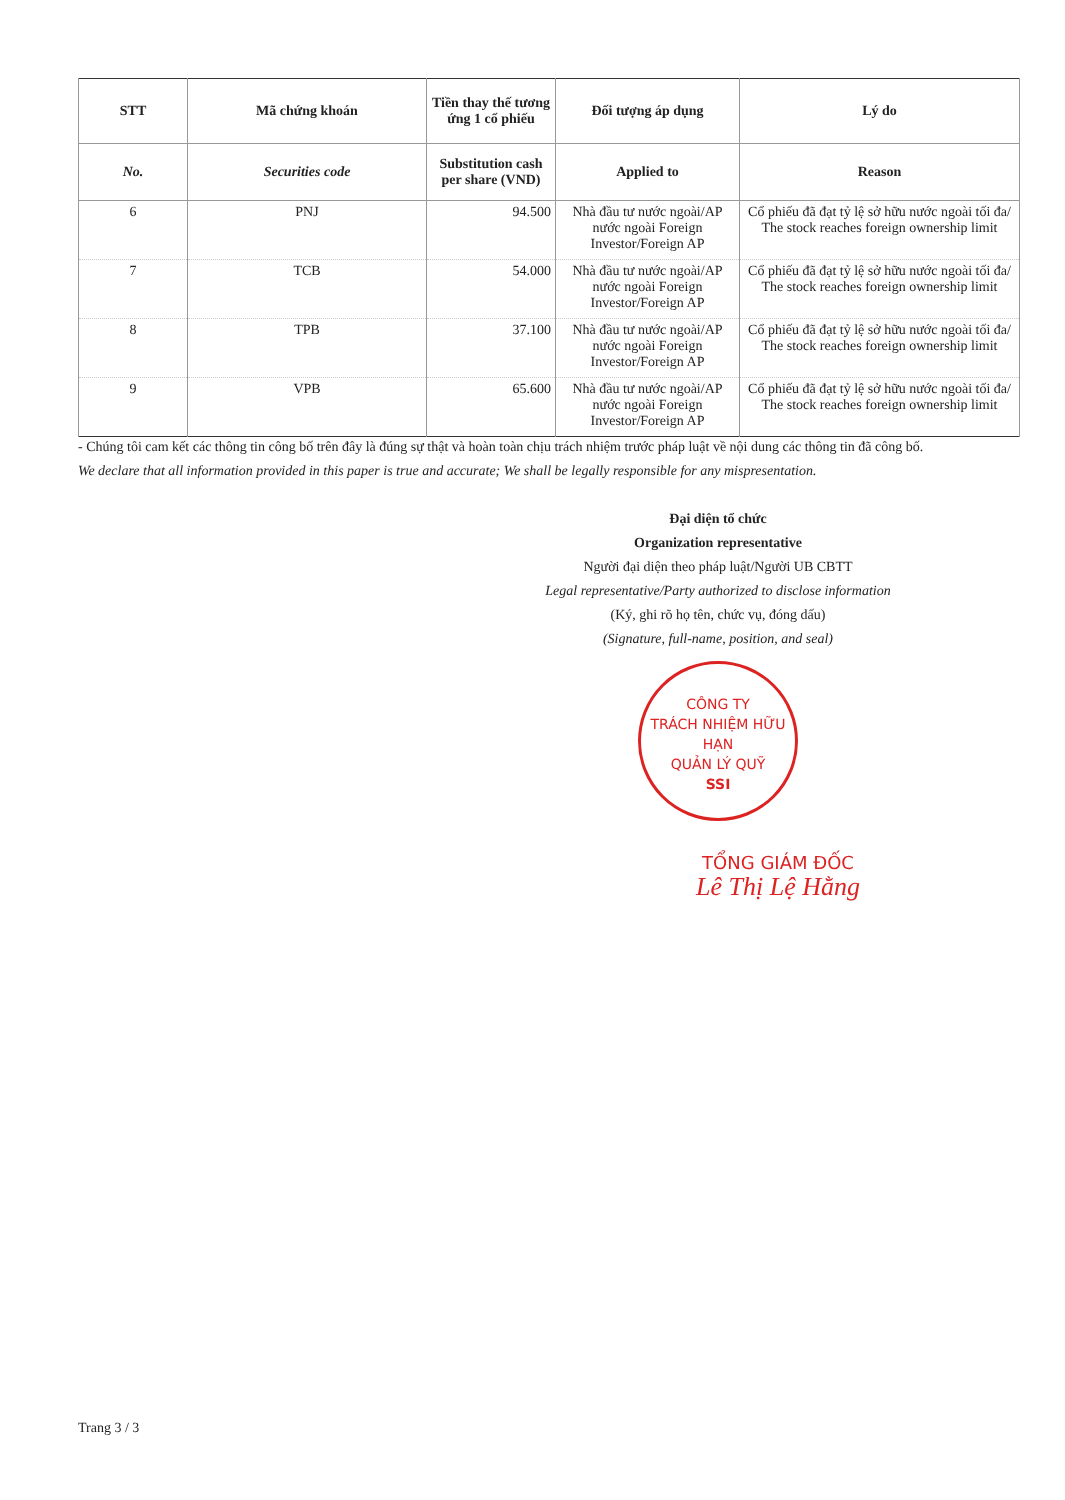| STT | Mã chứng khoán | Tiền thay thế tương ứng 1 cổ phiếu | Đối tượng áp dụng | Lý do |
| --- | --- | --- | --- | --- |
| No. | Securities code | Substitution cash per share (VND) | Applied to | Reason |
| 6 | PNJ | 94.500 | Nhà đầu tư nước ngoài/AP nước ngoài Foreign Investor/Foreign AP | Cổ phiếu đã đạt tỷ lệ sở hữu nước ngoài tối đa/ The stock reaches foreign ownership limit |
| 7 | TCB | 54.000 | Nhà đầu tư nước ngoài/AP nước ngoài Foreign Investor/Foreign AP | Cổ phiếu đã đạt tỷ lệ sở hữu nước ngoài tối đa/ The stock reaches foreign ownership limit |
| 8 | TPB | 37.100 | Nhà đầu tư nước ngoài/AP nước ngoài Foreign Investor/Foreign AP | Cổ phiếu đã đạt tỷ lệ sở hữu nước ngoài tối đa/ The stock reaches foreign ownership limit |
| 9 | VPB | 65.600 | Nhà đầu tư nước ngoài/AP nước ngoài Foreign Investor/Foreign AP | Cổ phiếu đã đạt tỷ lệ sở hữu nước ngoài tối đa/ The stock reaches foreign ownership limit |
- Chúng tôi cam kết các thông tin công bố trên đây là đúng sự thật và hoàn toàn chịu trách nhiệm trước pháp luật về nội dung các thông tin đã công bố.
We declare that all information provided in this paper is true and accurate; We shall be legally responsible for any mispresentation.
Đại diện tổ chức
Organization representative
Người đại diện theo pháp luật/Người UB CBTT
Legal representative/Party authorized to disclose information
(Ký, ghi rõ họ tên, chức vụ, đóng dấu)
(Signature, full-name, position, and seal)
CÔNG TY
TRÁCH NHIỆM HỮU HẠN
QUẢN LÝ QUỸ
SSI
TỔNG GIÁM ĐỐC
Lê Thị Lệ Hằng
Trang 3 / 3